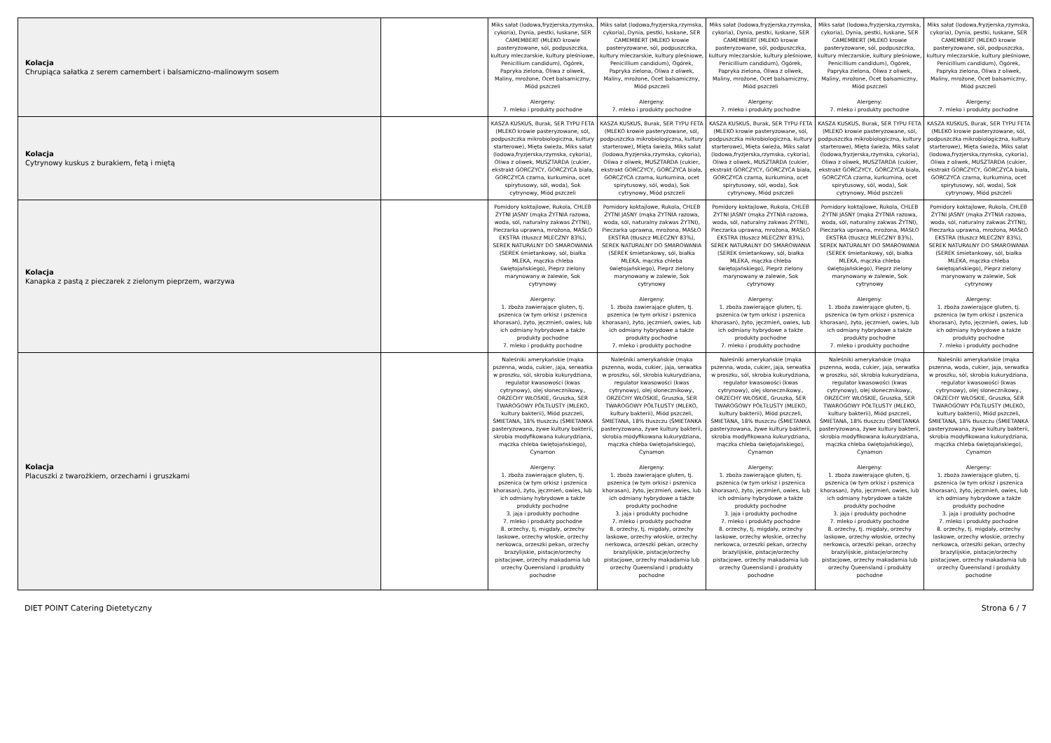| Kolacja Chrupiąca sałatka z serem camembert i balsamiczno-malinowym sosem | | Miks sałat (lodowa,fryzjerska,rzymska, cykoria), Dynia, pestki, łuskane, SER CAMEMBERT (MLEKO krowie pasteryzowane, sól, podpuszczka, kultury mleczarskie, kultury pleśniowe, Penicillium candidum), Ogórek, Papryka zielona, Oliwa z oliwek, Maliny, mrożone, Ocet balsamiczny, Miód pszczeli Alergeny: 7. mleko i produkty pochodne | Miks sałat (lodowa,fryzjerska,rzymska, cykoria), Dynia, pestki, łuskane, SER CAMEMBERT (MLEKO krowie pasteryzowane, sól, podpuszczka, kultury mleczarskie, kultury pleśniowe, Penicillium candidum), Ogórek, Papryka zielona, Oliwa z oliwek, Maliny, mrożone, Ocet balsamiczny, Miód pszczeli Alergeny: 7. mleko i produkty pochodne | Miks sałat (lodowa,fryzjerska,rzymska, cykoria), Dynia, pestki, łuskane, SER CAMEMBERT (MLEKO krowie pasteryzowane, sól, podpuszczka, kultury mleczarskie, kultury pleśniowe, Penicillium candidum), Ogórek, Papryka zielona, Oliwa z oliwek, Maliny, mrożone, Ocet balsamiczny, Miód pszczeli Alergeny: 7. mleko i produkty pochodne | Miks sałat (lodowa,fryzjerska,rzymska, cykoria), Dynia, pestki, łuskane, SER CAMEMBERT (MLEKO krowie pasteryzowane, sól, podpuszczka, kultury mleczarskie, kultury pleśniowe, Penicillium candidum), Ogórek, Papryka zielona, Oliwa z oliwek, Maliny, mrożone, Ocet balsamiczny, Miód pszczeli Alergeny: 7. mleko i produkty pochodne | Miks sałat (lodowa,fryzjerska,rzymska, cykoria), Dynia, pestki, łuskane, SER CAMEMBERT (MLEKO krowie pasteryzowane, sól, podpuszczka, kultury mleczarskie, kultury pleśniowe, Penicillium candidum), Ogórek, Papryka zielona, Oliwa z oliwek, Maliny, mrożone, Ocet balsamiczny, Miód pszczeli Alergeny: 7. mleko i produkty pochodne |
| Kolacja Cytrynowy kuskus z burakiem, fetą i miętą | | KASZA KUSKUS, Burak, SER TYPU FETA (MLEKO krowie pasteryzowane, sól, podpuszczka mikrobiologiczna, kultury starterowe), Mięta świeża, Miks sałat (lodowa,fryzjerska,rzymska, cykoria), Oliwa z oliwek, MUSZTARDA (cukier, ekstrakt GORCZYCY, GORCZYCA biała, GORCZYCA czarna, kurkumina, ocet spirytusowy, sól, woda), Sok cytrynowy, Miód pszczeli | KASZA KUSKUS, Burak, SER TYPU FETA (MLEKO krowie pasteryzowane, sól, podpuszczka mikrobiologiczna, kultury starterowe), Mięta świeża, Miks sałat (lodowa,fryzjerska,rzymska, cykoria), Oliwa z oliwek, MUSZTARDA (cukier, ekstrakt GORCZYCY, GORCZYCA biała, GORCZYCA czarna, kurkumina, ocet spirytusowy, sól, woda), Sok cytrynowy, Miód pszczeli | KASZA KUSKUS, Burak, SER TYPU FETA (MLEKO krowie pasteryzowane, sól, podpuszczka mikrobiologiczna, kultury starterowe), Mięta świeża, Miks sałat (lodowa,fryzjerska,rzymska, cykoria), Oliwa z oliwek, MUSZTARDA (cukier, ekstrakt GORCZYCY, GORCZYCA biała, GORCZYCA czarna, kurkumina, ocet spirytusowy, sól, woda), Sok cytrynowy, Miód pszczeli | KASZA KUSKUS, Burak, SER TYPU FETA (MLEKO krowie pasteryzowane, sól, podpuszczka mikrobiologiczna, kultury starterowe), Mięta świeża, Miks sałat (lodowa,fryzjerska,rzymska, cykoria), Oliwa z oliwek, MUSZTARDA (cukier, ekstrakt GORCZYCY, GORCZYCA biała, GORCZYCA czarna, kurkumina, ocet spirytusowy, sól, woda), Sok cytrynowy, Miód pszczeli | KASZA KUSKUS, Burak, SER TYPU FETA (MLEKO krowie pasteryzowane, sól, podpuszczka mikrobiologiczna, kultury starterowe), Mięta świeża, Miks sałat (lodowa,fryzjerska,rzymska, cykoria), Oliwa z oliwek, MUSZTARDA (cukier, ekstrakt GORCZYCY, GORCZYCA biała, GORCZYCA czarna, kurkumina, ocet spirytusowy, sól, woda), Sok cytrynowy, Miód pszczeli |
| Kolacja Kanapka z pastą z pieczarek z zielonym pieprzem, warzywa | | Pomidory koktajlowe, Rukola, CHLEB ŻYTNI JASNY (mąka ŻYTNIA razowa, woda, sól, naturalny zakwas ŻYTNI), Pieczarka uprawna, mrożona, MASŁO EKSTRA (tłuszcz MLECZNY 83%), SEREK NATURALNY DO SMAROWANIA (SEREK śmietankowy, sól, białka MLEKA, mączka chleba świętojańskiego), Pieprz zielony marynowany w zalewie, Sok cytrynowy Alergeny: 1. zboża zawierające gluten, tj. pszenica (w tym orkisz i pszenica khorasan), żyto, jęczmień, owies, lub ich odmiany hybrydowe a także produkty pochodne 7. mleko i produkty pochodne | Pomidory koktajlowe, Rukola, CHLEB ŻYTNI JASNY (mąka ŻYTNIA razowa, woda, sól, naturalny zakwas ŻYTNI), Pieczarka uprawna, mrożona, MASŁO EKSTRA (tłuszcz MLECZNY 83%), SEREK NATURALNY DO SMAROWANIA (SEREK śmietankowy, sól, białka MLEKA, mączka chleba świętojańskiego), Pieprz zielony marynowany w zalewie, Sok cytrynowy Alergeny: 1. zboża zawierające gluten, tj. pszenica (w tym orkisz i pszenica khorasan), żyto, jęczmień, owies, lub ich odmiany hybrydowe a także produkty pochodne 7. mleko i produkty pochodne | Pomidory koktajlowe, Rukola, CHLEB ŻYTNI JASNY (mąka ŻYTNIA razowa, woda, sól, naturalny zakwas ŻYTNI), Pieczarka uprawna, mrożona, MASŁO EKSTRA (tłuszcz MLECZNY 83%), SEREK NATURALNY DO SMAROWANIA (SEREK śmietankowy, sól, białka MLEKA, mączka chleba świętojańskiego), Pieprz zielony marynowany w zalewie, Sok cytrynowy Alergeny: 1. zboża zawierające gluten, tj. pszenica (w tym orkisz i pszenica khorasan), żyto, jęczmień, owies, lub ich odmiany hybrydowe a także produkty pochodne 7. mleko i produkty pochodne | Pomidory koktajlowe, Rukola, CHLEB ŻYTNI JASNY (mąka ŻYTNIA razowa, woda, sól, naturalny zakwas ŻYTNI), Pieczarka uprawna, mrożona, MASŁO EKSTRA (tłuszcz MLECZNY 83%), SEREK NATURALNY DO SMAROWANIA (SEREK śmietankowy, sól, białka MLEKA, mączka chleba świętojańskiego), Pieprz zielony marynowany w zalewie, Sok cytrynowy Alergeny: 1. zboża zawierające gluten, tj. pszenica (w tym orkisz i pszenica khorasan), żyto, jęczmień, owies, lub ich odmiany hybrydowe a także produkty pochodne 7. mleko i produkty pochodne | Pomidory koktajlowe, Rukola, CHLEB ŻYTNI JASNY (mąka ŻYTNIA razowa, woda, sól, naturalny zakwas ŻYTNI), Pieczarka uprawna, mrożona, MASŁO EKSTRA (tłuszcz MLECZNY 83%), SEREK NATURALNY DO SMAROWANIA (SEREK śmietankowy, sól, białka MLEKA, mączka chleba świętojańskiego), Pieprz zielony marynowany w zalewie, Sok cytrynowy Alergeny: 1. zboża zawierające gluten, tj. pszenica (w tym orkisz i pszenica khorasan), żyto, jęczmień, owies, lub ich odmiany hybrydowe a także produkty pochodne 7. mleko i produkty pochodne |
| Kolacja Placuszki z twarożkiem, orzechami i gruszkami | | Naleśniki amerykańskie (mąka pszenna, woda, cukier, jaja, serwatka w proszku, sól, skrobia kukurydziana, regulator kwasowości (kwas cytrynowy), olej słonecznikowy., ORZECHY WŁOSKIE, Gruszka, SER TWAROGOWY PÓŁTŁUSTY (MLEKO, kultury bakterii), Miód pszczeli, ŚMIETANA, 18% tłuszczu (ŚMIETANKA pasteryzowana, żywe kultury bakterii, skrobia modyfikowana kukurydziana, mączka chleba świętojańskiego), Cynamon Alergeny: 1. zboża zawierające gluten, tj. pszenica (w tym orkisz i pszenica khorasan), żyto, jęczmień, owies, lub ich odmiany hybrydowe a także produkty pochodne 3. jaja i produkty pochodne 7. mleko i produkty pochodne 8. orzechy, tj. migdały, orzechy laskowe, orzechy włoskie, orzechy nerkowca, orzeszki pekan, orzechy brazylijskie, pistacje/orzechy pistacjowe, orzechy makadamia lub orzechy Queensland i produkty pochodne | Naleśniki amerykańskie (mąka pszenna, woda, cukier, jaja, serwatka w proszku, sól, skrobia kukurydziana, regulator kwasowości (kwas cytrynowy), olej słonecznikowy., ORZECHY WŁOSKIE, Gruszka, SER TWAROGOWY PÓŁTŁUSTY (MLEKO, kultury bakterii), Miód pszczeli, ŚMIETANA, 18% tłuszczu (ŚMIETANKA pasteryzowana, żywe kultury bakterii, skrobia modyfikowana kukurydziana, mączka chleba świętojańskiego), Cynamon Alergeny: 1. zboża zawierające gluten, tj. pszenica (w tym orkisz i pszenica khorasan), żyto, jęczmień, owies, lub ich odmiany hybrydowe a także produkty pochodne 3. jaja i produkty pochodne 7. mleko i produkty pochodne 8. orzechy, tj. migdały, orzechy laskowe, orzechy włoskie, orzechy nerkowca, orzeszki pekan, orzechy brazylijskie, pistacje/orzechy pistacjowe, orzechy makadamia lub orzechy Queensland i produkty pochodne | Naleśniki amerykańskie (mąka pszenna, woda, cukier, jaja, serwatka w proszku, sól, skrobia kukurydziana, regulator kwasowości (kwas cytrynowy), olej słonecznikowy., ORZECHY WŁOSKIE, Gruszka, SER TWAROGOWY PÓŁTŁUSTY (MLEKO, kultury bakterii), Miód pszczeli, ŚMIETANA, 18% tłuszczu (ŚMIETANKA pasteryzowana, żywe kultury bakterii, skrobia modyfikowana kukurydziana, mączka chleba świętojańskiego), Cynamon Alergeny: 1. zboża zawierające gluten, tj. pszenica (w tym orkisz i pszenica khorasan), żyto, jęczmień, owies, lub ich odmiany hybrydowe a także produkty pochodne 3. jaja i produkty pochodne 7. mleko i produkty pochodne 8. orzechy, tj. migdały, orzechy laskowe, orzechy włoskie, orzechy nerkowca, orzeszki pekan, orzechy brazylijskie, pistacje/orzechy pistacjowe, orzechy makadamia lub orzechy Queensland i produkty pochodne | Naleśniki amerykańskie (mąka pszenna, woda, cukier, jaja, serwatka w proszku, sól, skrobia kukurydziana, regulator kwasowości (kwas cytrynowy), olej słonecznikowy., ORZECHY WŁOSKIE, Gruszka, SER TWAROGOWY PÓŁTŁUSTY (MLEKO, kultury bakterii), Miód pszczeli, ŚMIETANA, 18% tłuszczu (ŚMIETANKA pasteryzowana, żywe kultury bakterii, skrobia modyfikowana kukurydziana, mączka chleba świętojańskiego), Cynamon Alergeny: 1. zboża zawierające gluten, tj. pszenica (w tym orkisz i pszenica khorasan), żyto, jęczmień, owies, lub ich odmiany hybrydowe a także produkty pochodne 3. jaja i produkty pochodne 7. mleko i produkty pochodne 8. orzechy, tj. migdały, orzechy laskowe, orzechy włoskie, orzechy nerkowca, orzeszki pekan, orzechy brazylijskie, pistacje/orzechy pistacjowe, orzechy makadamia lub orzechy Queensland i produkty pochodne | Naleśniki amerykańskie (mąka pszenna, woda, cukier, jaja, serwatka w proszku, sól, skrobia kukurydziana, regulator kwasowości (kwas cytrynowy), olej słonecznikowy., ORZECHY WŁOSKIE, Gruszka, SER TWAROGOWY PÓŁTŁUSTY (MLEKO, kultury bakterii), Miód pszczeli, ŚMIETANA, 18% tłuszczu (ŚMIETANKA pasteryzowana, żywe kultury bakterii, skrobia modyfikowana kukurydziana, mączka chleba świętojańskiego), Cynamon Alergeny: 1. zboża zawierające gluten, tj. pszenica (w tym orkisz i pszenica khorasan), żyto, jęczmień, owies, lub ich odmiany hybrydowe a także produkty pochodne 3. jaja i produkty pochodne 7. mleko i produkty pochodne 8. orzechy, tj. migdały, orzechy laskowe, orzechy włoskie, orzechy nerkowca, orzeszki pekan, orzechy brazylijskie, pistacje/orzechy pistacjowe, orzechy makadamia lub orzechy Queensland i produkty pochodne |
DIET POINT Catering Dietetyczny Strona 6 / 7